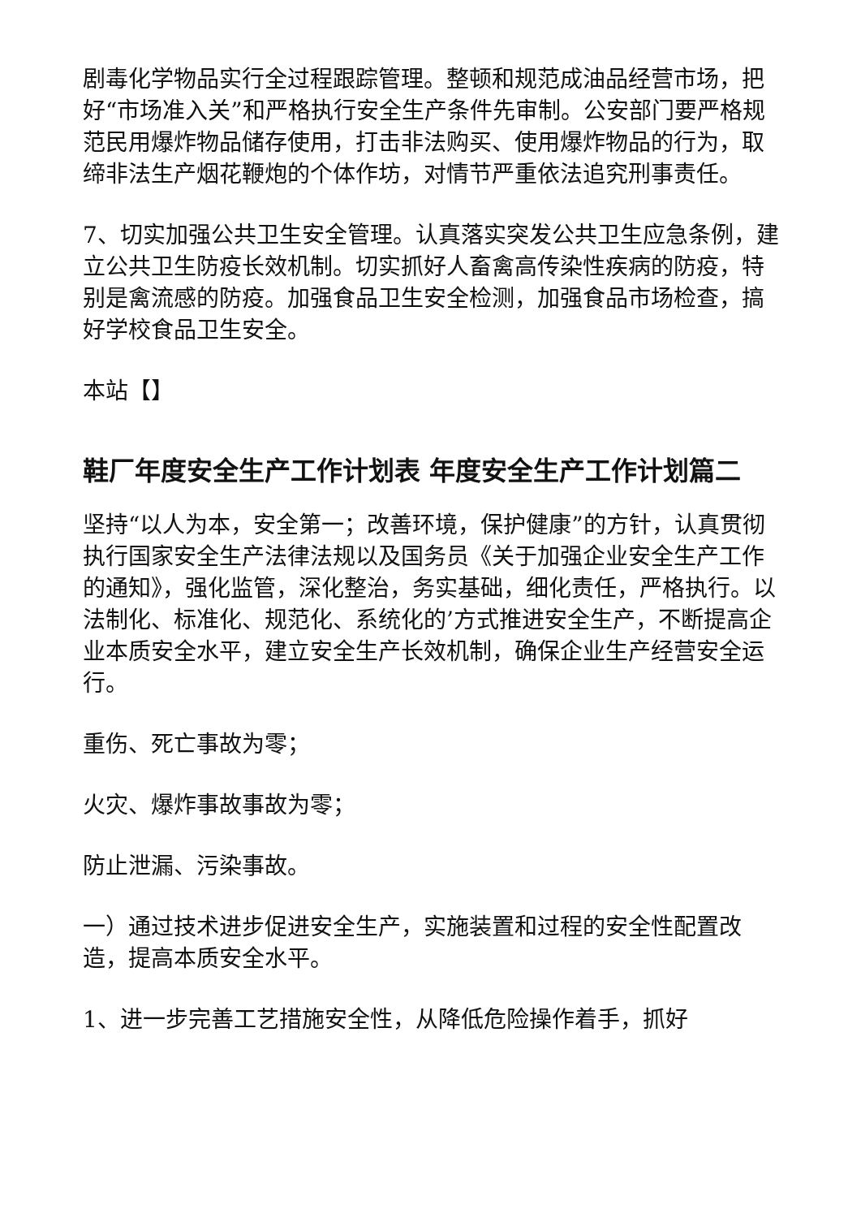剧毒化学物品实行全过程跟踪管理。整顿和规范成油品经营市场，把好“市场准入关”和严格执行安全生产条件先审制。公安部门要严格规范民用爆炸物品储存使用，打击非法购买、使用爆炸物品的行为，取缔非法生产烟花鞭炮的个体作坊，对情节严重依法追究刑事责任。
7、切实加强公共卫生安全管理。认真落实突发公共卫生应急条例，建立公共卫生防疫长效机制。切实抓好人畜禽高传染性疾病的防疫，特别是禽流感的防疫。加强食品卫生安全检测，加强食品市场检查，搞好学校食品卫生安全。
本站【】
鞋厂年度安全生产工作计划表 年度安全生产工作计划篇二
坚持“以人为本，安全第一；改善环境，保护健康”的方针，认真贯彻执行国家安全生产法律法规以及国务员《关于加强企业安全生产工作的通知》，强化监管，深化整治，务实基础，细化责任，严格执行。以法制化、标准化、规范化、系统化的’方式推进安全生产，不断提高企业本质安全水平，建立安全生产长效机制，确保企业生产经营安全运行。
重伤、死亡事故为零；
火灾、爆炸事故事故为零；
防止泄漏、污染事故。
一）通过技术进步促进安全生产，实施装置和过程的安全性配置改造，提高本质安全水平。
1、进一步完善工艺措施安全性，从降低危险操作着手，抓好